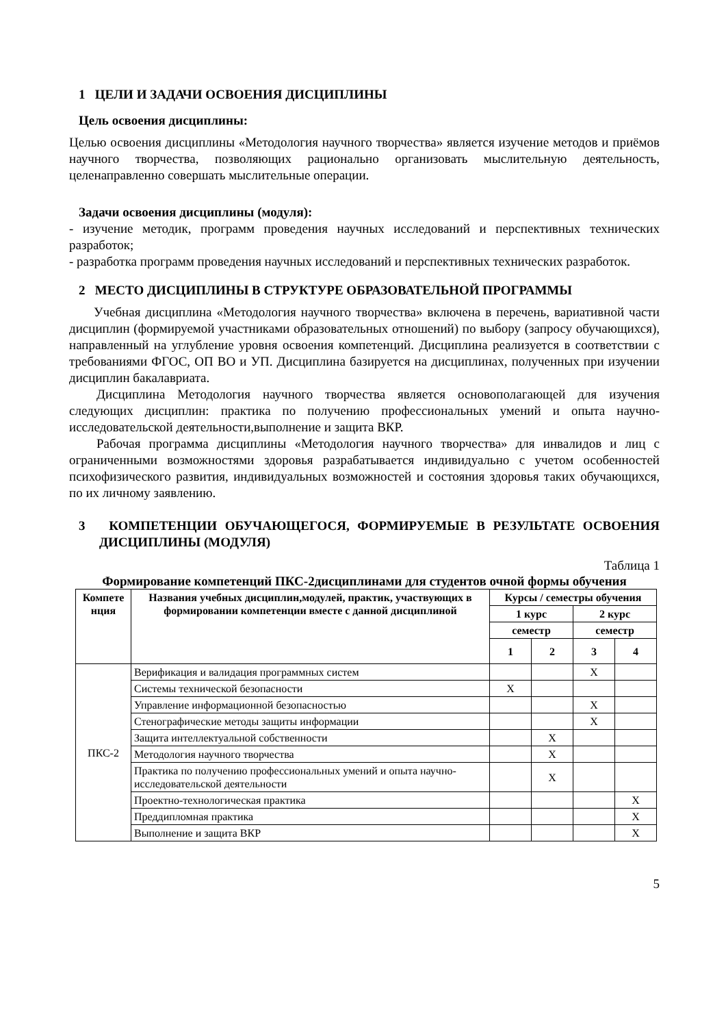1 ЦЕЛИ И ЗАДАЧИ ОСВОЕНИЯ ДИСЦИПЛИНЫ
Цель освоения дисциплины:
Целью освоения дисциплины «Методология научного творчества» является изучение методов и приёмов научного творчества, позволяющих рационально организовать мыслительную деятельность, целенаправленно совершать мыслительные операции.
Задачи освоения дисциплины (модуля):
- изучение методик, программ проведения научных исследований и перспективных технических разработок;
- разработка программ проведения научных исследований и перспективных технических разработок.
2 МЕСТО ДИСЦИПЛИНЫ В СТРУКТУРЕ ОБРАЗОВАТЕЛЬНОЙ ПРОГРАММЫ
Учебная дисциплина «Методология научного творчества» включена в перечень, вариативной части дисциплин (формируемой участниками образовательных отношений) по выбору (запросу обучающихся), направленный на углубление уровня освоения компетенций. Дисциплина реализуется в соответствии с требованиями ФГОС, ОП ВО и УП. Дисциплина базируется на дисциплинах, полученных при изучении дисциплин бакалавриата.
Дисциплина Методология научного творчества является основополагающей для изучения следующих дисциплин: практика по получению профессиональных умений и опыта научно-исследовательской деятельности,выполнение и защита ВКР.
Рабочая программа дисциплины «Методология научного творчества» для инвалидов и лиц с ограниченными возможностями здоровья разрабатывается индивидуально с учетом особенностей психофизического развития, индивидуальных возможностей и состояния здоровья таких обучающихся, по их личному заявлению.
3 КОМПЕТЕНЦИИ ОБУЧАЮЩЕГОСЯ, ФОРМИРУЕМЫЕ В РЕЗУЛЬТАТЕ ОСВОЕНИЯ ДИСЦИПЛИНЫ (МОДУЛЯ)
Таблица 1
Формирование компетенций ПКС-2дисциплинами для студентов очной формы обучения
| Компете нция | Названия учебных дисциплин,модулей, практик, участвующих в формировании компетенции вместе с данной дисциплиной | Курсы / семестры обучения | | | |
| --- | --- | --- | --- | --- | --- |
| | | 1 курс | | 2 курс | |
| | | семестр | | семестр | |
| | | 1 | 2 | 3 | 4 |
| ПКС-2 | Верификация и валидация программных систем | | | X | |
| | Системы технической безопасности | X | | | |
| | Управление информационной безопасностью | | | X | |
| | Стенографические методы защиты информации | | | X | |
| | Защита интеллектуальной собственности | | X | | |
| | Методология научного творчества | | X | | |
| | Практика по получению профессиональных умений и опыта научно-исследовательской деятельности | | X | | |
| | Проектно-технологическая практика | | | | X |
| | Преддипломная практика | | | | X |
| | Выполнение и защита ВКР | | | | X |
5